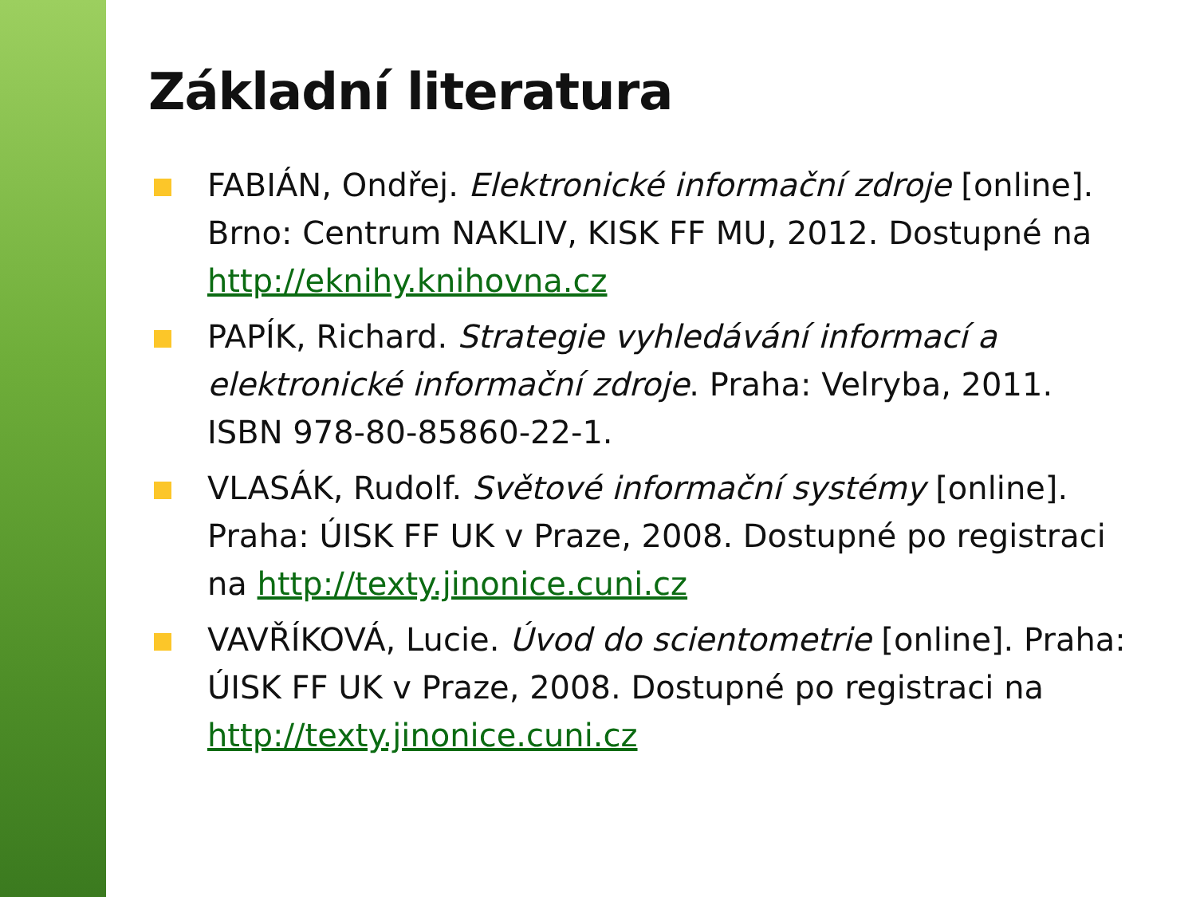Základní literatura
FABIÁN, Ondřej. Elektronické informační zdroje [online]. Brno: Centrum NAKLIV, KISK FF MU, 2012. Dostupné na http://eknihy.knihovna.cz
PAPÍK, Richard. Strategie vyhledávání informací a elektronické informační zdroje. Praha: Velryba, 2011. ISBN 978-80-85860-22-1.
VLASÁK, Rudolf. Světové informační systémy [online]. Praha: ÚISK FF UK v Praze, 2008. Dostupné po registraci na http://texty.jinonice.cuni.cz
VAVŘÍKOVÁ, Lucie. Úvod do scientometrie [online]. Praha: ÚISK FF UK v Praze, 2008. Dostupné po registraci na http://texty.jinonice.cuni.cz